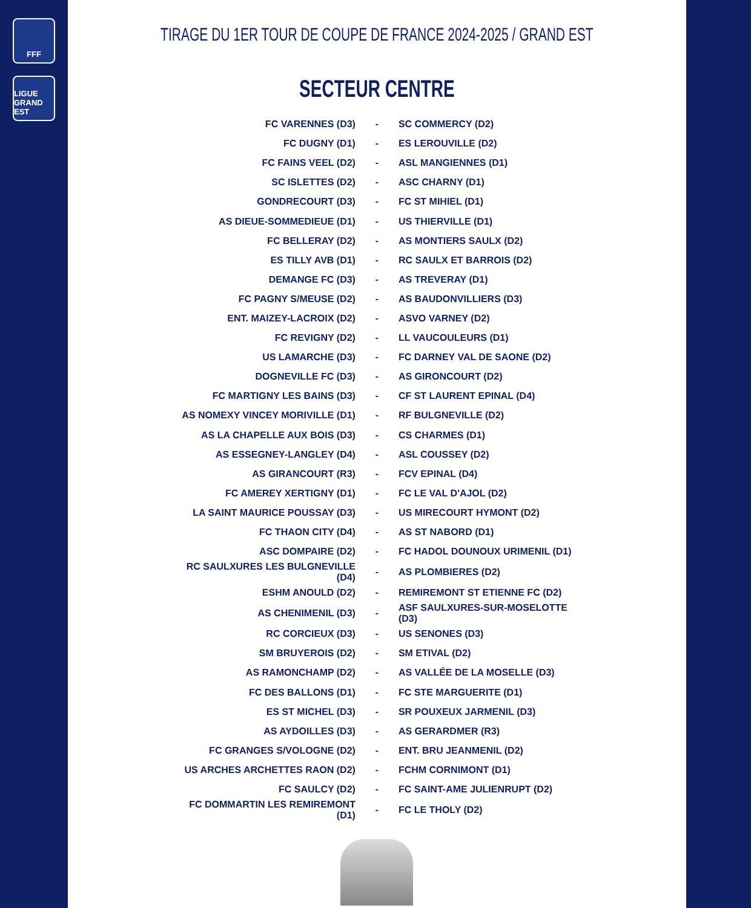FFF
LIGUE GRAND EST
TIRAGE DU 1ER TOUR DE COUPE DE FRANCE 2024-2025 / GRAND EST
SECTEUR CENTRE
| FC VARENNES (D3) | - | SC COMMERCY (D2) |
| FC DUGNY (D1) | - | ES LEROUVILLE (D2) |
| FC FAINS VEEL (D2) | - | ASL MANGIENNES (D1) |
| SC ISLETTES (D2) | - | ASC CHARNY (D1) |
| GONDRECOURT (D3) | - | FC ST MIHIEL (D1) |
| AS DIEUE-SOMMEDIEUE (D1) | - | US THIERVILLE (D1) |
| FC BELLERAY (D2) | - | AS MONTIERS SAULX (D2) |
| ES TILLY AVB (D1) | - | RC SAULX ET BARROIS (D2) |
| DEMANGE FC (D3) | - | AS TREVERAY (D1) |
| FC PAGNY S/MEUSE (D2) | - | AS BAUDONVILLIERS (D3) |
| ENT. MAIZEY-LACROIX (D2) | - | ASVO VARNEY (D2) |
| FC REVIGNY (D2) | - | LL VAUCOULEURS (D1) |
| US LAMARCHE (D3) | - | FC DARNEY VAL DE SAONE (D2) |
| DOGNEVILLE FC (D3) | - | AS GIRONCOURT (D2) |
| FC MARTIGNY LES BAINS (D3) | - | CF ST LAURENT EPINAL (D4) |
| AS NOMEXY VINCEY MORIVILLE (D1) | - | RF BULGNEVILLE (D2) |
| AS LA CHAPELLE AUX BOIS (D3) | - | CS CHARMES (D1) |
| AS ESSEGNEY-LANGLEY (D4) | - | ASL COUSSEY (D2) |
| AS GIRANCOURT (R3) | - | FCV EPINAL (D4) |
| FC AMEREY XERTIGNY (D1) | - | FC LE VAL D'AJOL (D2) |
| LA SAINT MAURICE POUSSAY (D3) | - | US MIRECOURT HYMONT (D2) |
| FC THAON CITY (D4) | - | AS ST NABORD (D1) |
| ASC DOMPAIRE (D2) | - | FC HADOL DOUNOUX URIMENIL (D1) |
| RC SAULXURES LES BULGNEVILLE (D4) | - | AS PLOMBIERES (D2) |
| ESHM ANOULD (D2) | - | REMIREMONT ST ETIENNE FC (D2) |
| AS CHENIMENIL (D3) | - | ASF SAULXURES-SUR-MOSELOTTE (D3) |
| RC CORCIEUX (D3) | - | US SENONES (D3) |
| SM BRUYEROIS (D2) | - | SM ETIVAL (D2) |
| AS RAMONCHAMP (D2) | - | AS VALLÉE DE LA MOSELLE (D3) |
| FC DES BALLONS (D1) | - | FC STE MARGUERITE (D1) |
| ES ST MICHEL (D3) | - | SR POUXEUX JARMENIL (D3) |
| AS AYDOILLES (D3) | - | AS GERARDMER (R3) |
| FC GRANGES S/VOLOGNE (D2) | - | ENT. BRU JEANMENIL (D2) |
| US ARCHES ARCHETTES RAON (D2) | - | FCHM CORNIMONT (D1) |
| FC SAULCY (D2) | - | FC SAINT-AME JULIENRUPT (D2) |
| FC DOMMARTIN LES REMIREMONT (D1) | - | FC LE THOLY (D2) |